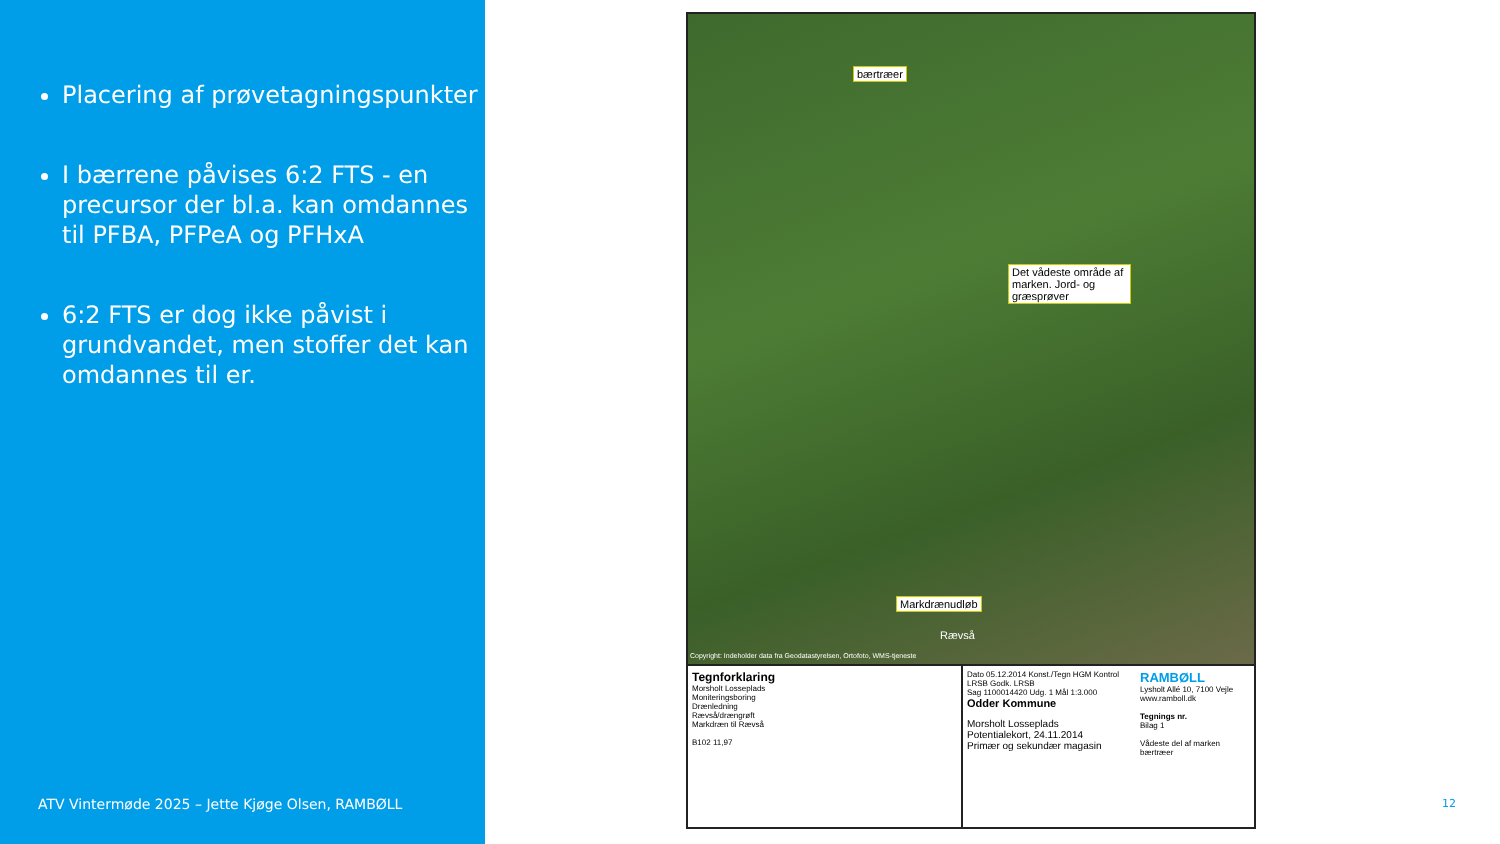Placering af prøvetagningspunkter
I bærrene påvises 6:2 FTS - en precursor der bl.a. kan omdannes til PFBA, PFPeA og PFHxA
6:2 FTS er dog ikke påvist i grundvandet, men stoffer det kan omdannes til er.
ATV Vintermøde 2025 – Jette Kjøge Olsen, RAMBØLL
bærtræer
Det vådeste område af marken. Jord- og græsprøver
Markdrænudløb
Rævså
Copyright: Indeholder data fra Geodatastyrelsen, Ortofoto, WMS-tjeneste
Tegnforklaring
Morsholt Losseplads
Moniteringsboring
Drænledning
Rævså/drængrøft
Markdræn til Rævså
B102 11,97
Dato 05.12.2014 Konst./Tegn HGM Kontrol LRSB Godk. LRSB
Sag 1100014420 Udg. 1 Mål 1:3.000
Odder Kommune
Morsholt Losseplads
Potentialekort, 24.11.2014
Primær og sekundær magasin
RAMBØLL
Lysholt Allé 10, 7100 Vejle
www.ramboll.dk
Tegnings nr.
Bilag 1
Vådeste del af marken
bærtræer
12